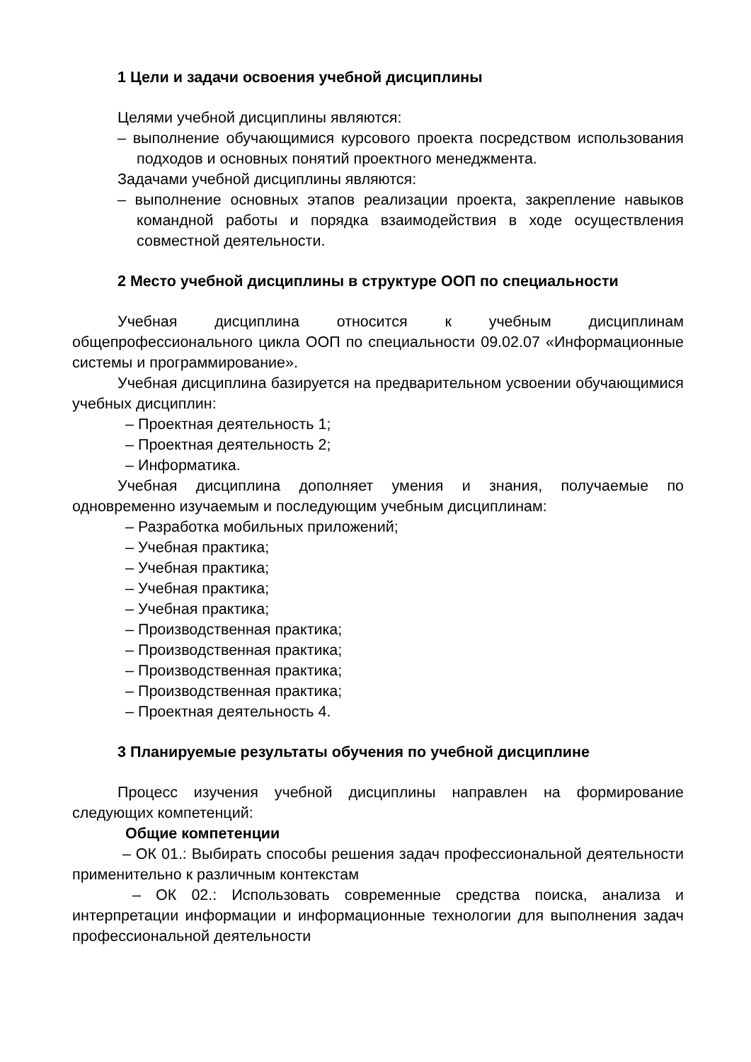1 Цели и задачи освоения учебной дисциплины
Целями учебной дисциплины являются:
– выполнение обучающимися курсового проекта посредством использования подходов и основных понятий проектного менеджмента.
Задачами учебной дисциплины являются:
– выполнение основных этапов реализации проекта, закрепление навыков командной работы и порядка взаимодействия в ходе осуществления совместной деятельности.
2 Место учебной дисциплины в структуре ООП по специальности
Учебная дисциплина относится к учебным дисциплинам общепрофессионального цикла ООП по специальности 09.02.07 «Информационные системы и программирование».
Учебная дисциплина базируется на предварительном усвоении обучающимися учебных дисциплин:
– Проектная деятельность 1;
– Проектная деятельность 2;
– Информатика.
Учебная дисциплина дополняет умения и знания, получаемые по одновременно изучаемым и последующим учебным дисциплинам:
– Разработка мобильных приложений;
– Учебная практика;
– Учебная практика;
– Учебная практика;
– Учебная практика;
– Производственная практика;
– Производственная практика;
– Производственная практика;
– Производственная практика;
– Проектная деятельность 4.
3 Планируемые результаты обучения по учебной дисциплине
Процесс изучения учебной дисциплины направлен на формирование следующих компетенций:
Общие компетенции
– ОК 01.: Выбирать способы решения задач профессиональной деятельности применительно к различным контекстам
– ОК 02.: Использовать современные средства поиска, анализа и интерпретации информации и информационные технологии для выполнения задач профессиональной деятельности